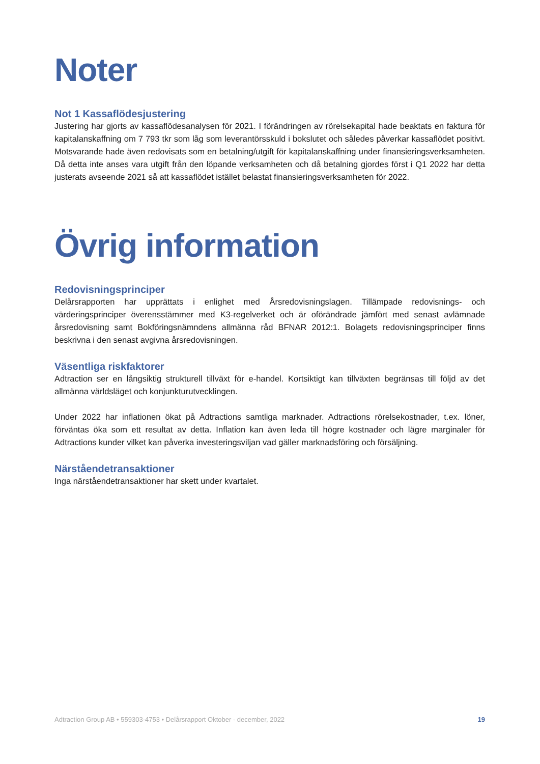Noter
Not 1 Kassaflödesjustering
Justering har gjorts av kassaflödesanalysen för 2021. I förändringen av rörelsekapital hade beaktats en faktura för kapitalanskaffning om 7 793 tkr som låg som leverantörsskuld i bokslutet och således påverkar kassaflödet positivt. Motsvarande hade även redovisats som en betalning/utgift för kapitalanskaffning under finansieringsverksamheten. Då detta inte anses vara utgift från den löpande verksamheten och då betalning gjordes först i Q1 2022 har detta justerats avseende 2021 så att kassaflödet istället belastat finansieringsverksamheten för 2022.
Övrig information
Redovisningsprinciper
Delårsrapporten har upprättats i enlighet med Årsredovisningslagen. Tillämpade redovisnings- och värderingsprinciper överensstämmer med K3-regelverket och är oförändrade jämfört med senast avlämnade årsredovisning samt Bokföringsnämndens allmänna råd BFNAR 2012:1. Bolagets redovisningsprinciper finns beskrivna i den senast avgivna årsredovisningen.
Väsentliga riskfaktorer
Adtraction ser en långsiktig strukturell tillväxt för e-handel. Kortsiktigt kan tillväxten begränsas till följd av det allmänna världsläget och konjunkturutvecklingen.
Under 2022 har inflationen ökat på Adtractions samtliga marknader. Adtractions rörelsekostnader, t.ex. löner, förväntas öka som ett resultat av detta. Inflation kan även leda till högre kostnader och lägre marginaler för Adtractions kunder vilket kan påverka investeringsviljan vad gäller marknadsföring och försäljning.
Närståendetransaktioner
Inga närståendetransaktioner har skett under kvartalet.
Adtraction Group AB • 559303-4753 • Delårsrapport Oktober - december, 2022 19